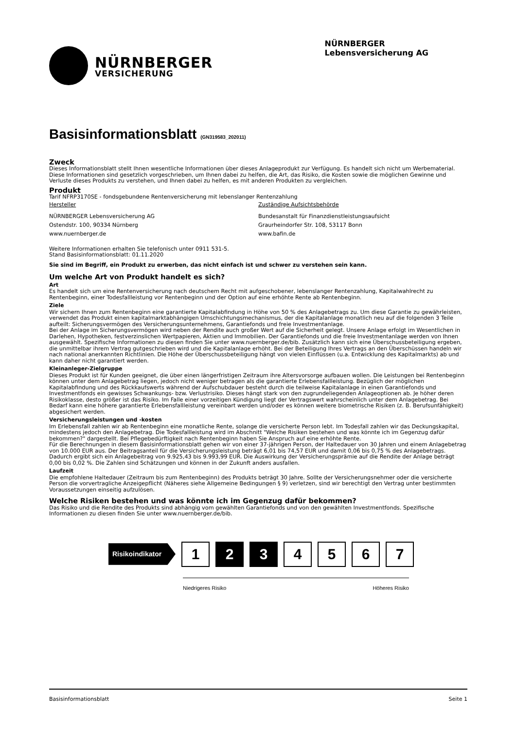NÜRNBERGER
VERSICHERUNG
NÜRNBERGER
Lebensversicherung AG
Basisinformationsblatt (GN319583_202011)
Zweck
Dieses Informationsblatt stellt Ihnen wesentliche Informationen über dieses Anlageprodukt zur Verfügung. Es handelt sich nicht um Werbematerial. Diese Informationen sind gesetzlich vorgeschrieben, um Ihnen dabei zu helfen, die Art, das Risiko, die Kosten sowie die möglichen Gewinne und Verluste dieses Produkts zu verstehen, und Ihnen dabei zu helfen, es mit anderen Produkten zu vergleichen.
Produkt
Tarif NFRP3170SE - fondsgebundene Rentenversicherung mit lebenslanger Rentenzahlung
Hersteller
NÜRNBERGER Lebensversicherung AG
Ostendstr. 100, 90334 Nürnberg
www.nuernberger.de
Zuständige Aufsichtsbehörde
Bundesanstalt für Finanzdienstleistungsaufsicht
Graurheindorfer Str. 108, 53117 Bonn
www.bafin.de
Weitere Informationen erhalten Sie telefonisch unter 0911 531-5.
Stand Basisinformationsblatt: 01.11.2020
Sie sind im Begriff, ein Produkt zu erwerben, das nicht einfach ist und schwer zu verstehen sein kann.
Um welche Art von Produkt handelt es sich?
Art
Es handelt sich um eine Rentenversicherung nach deutschem Recht mit aufgeschobener, lebenslanger Rentenzahlung, Kapitalwahlrecht zu Rentenbeginn, einer Todesfallleistung vor Rentenbeginn und der Option auf eine erhöhte Rente ab Rentenbeginn.
Ziele
Wir sichern Ihnen zum Rentenbeginn eine garantierte Kapitalabfindung in Höhe von 50 % des Anlagebetrags zu. Um diese Garantie zu gewährleisten, verwendet das Produkt einen kapitalmarktabhängigen Umschichtungsmechanismus, der die Kapitalanlage monatlich neu auf die folgenden 3 Teile aufteilt: Sicherungsvermögen des Versicherungsunternehmens, Garantiefonds und freie Investmentanlage.
Bei der Anlage im Sicherungsvermögen wird neben der Rendite auch großer Wert auf die Sicherheit gelegt. Unsere Anlage erfolgt im Wesentlichen in Darlehen, Hypotheken, festverzinslichen Wertpapieren, Aktien und Immobilien. Der Garantiefonds und die freie Investmentanlage werden von Ihnen ausgewählt. Spezifische Informationen zu diesen finden Sie unter www.nuernberger.de/bib. Zusätzlich kann sich eine Überschussbeteiligung ergeben, die unmittelbar ihrem Vertrag gutgeschrieben wird und die Kapitalanlage erhöht. Bei der Beteiligung Ihres Vertrags an den Überschüssen handeln wir nach national anerkannten Richtlinien. Die Höhe der Überschussbeteiligung hängt von vielen Einflüssen (u.a. Entwicklung des Kapitalmarkts) ab und kann daher nicht garantiert werden.
Kleinanleger-Zielgruppe
Dieses Produkt ist für Kunden geeignet, die über einen längerfristigen Zeitraum ihre Altersvorsorge aufbauen wollen. Die Leistungen bei Rentenbeginn können unter dem Anlagebetrag liegen, jedoch nicht weniger betragen als die garantierte Erlebensfallleistung. Bezüglich der möglichen Kapitalabfindung und des Rückkaufswerts während der Aufschubdauer besteht durch die teilweise Kapitalanlage in einen Garantiefonds und Investmentfonds ein gewisses Schwankungs- bzw. Verlustrisiko. Dieses hängt stark von den zugrundeliegenden Anlageoptionen ab. Je höher deren Risikoklasse, desto größer ist das Risiko. Im Falle einer vorzeitigen Kündigung liegt der Vertragswert wahrscheinlich unter dem Anlagebetrag. Bei Bedarf kann eine höhere garantierte Erlebensfallleistung vereinbart werden und/oder es können weitere biometrische Risiken (z. B. Berufsunfähigkeit) abgesichert werden.
Versicherungsleistungen und -kosten
Im Erlebensfall zahlen wir ab Rentenbeginn eine monatliche Rente, solange die versicherte Person lebt. Im Todesfall zahlen wir das Deckungskapital, mindestens jedoch den Anlagebetrag. Die Todesfallleistung wird im Abschnitt "Welche Risiken bestehen und was könnte ich im Gegenzug dafür bekommen?" dargestellt. Bei Pflegebedürftigkeit nach Rentenbeginn haben Sie Anspruch auf eine erhöhte Rente.
Für die Berechnungen in diesem Basisinformationsblatt gehen wir von einer 37-jährigen Person, der Haltedauer von 30 Jahren und einem Anlagebetrag von 10.000 EUR aus. Der Beitragsanteil für die Versicherungsleistung beträgt 6,01 bis 74,57 EUR und damit 0,06 bis 0,75 % des Anlagebetrags. Dadurch ergibt sich ein Anlagebeitrag von 9.925,43 bis 9.993,99 EUR. Die Auswirkung der Versicherungsprämie auf die Rendite der Anlage beträgt 0,00 bis 0,02 %. Die Zahlen sind Schätzungen und können in der Zukunft anders ausfallen.
Laufzeit
Die empfohlene Haltedauer (Zeitraum bis zum Rentenbeginn) des Produkts beträgt 30 Jahre. Sollte der Versicherungsnehmer oder die versicherte Person die vorvertragliche Anzeigepflicht (Näheres siehe Allgemeine Bedingungen § 9) verletzen, sind wir berechtigt den Vertrag unter bestimmten Voraussetzungen einseitig aufzulösen.
Welche Risiken bestehen und was könnte ich im Gegenzug dafür bekommen?
Das Risiko und die Rendite des Produkts sind abhängig vom gewählten Garantiefonds und von den gewählten Investmentfonds. Spezifische Informationen zu diesen finden Sie unter www.nuernberger.de/bib.
Risikoindikator
1 2 3 4 5 6 7
Niedrigeres Risiko Höheres Risiko
Basisinformationsblatt Seite 1